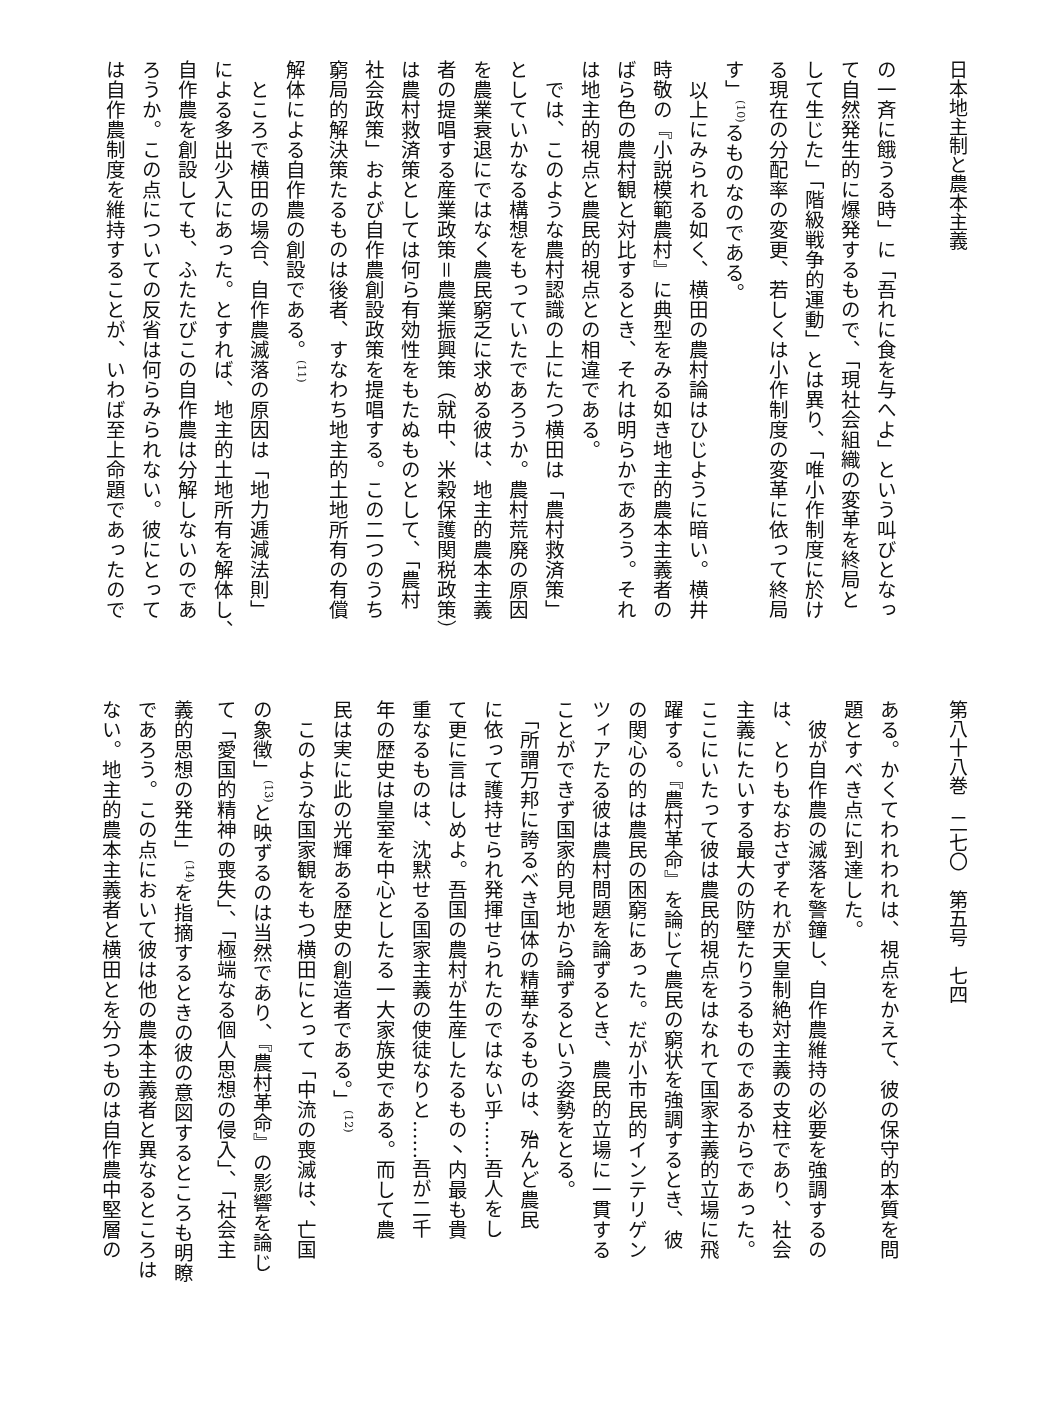日本地主制と農本主義
の一斉に餓うる時」に「吾れに食を与へよ」という叫びとなっ
て自然発生的に爆発するもので、「現社会組織の変革を終局と
して生じた」「階級戦争的運動」とは異り、「唯小作制度に於け
る現在の分配率の変更、若しくは小作制度の変革に依って終局
す」<sup>(10)</sup>るものなのである。
　以上にみられる如く、横田の農村論はひじように暗い。横井
時敬の『小説模範農村』に典型をみる如き地主的農本主義者の
ばら色の農村観と対比するとき、それは明らかであろう。それ
は地主的視点と農民的視点との相違である。
　では、このような農村認識の上にたつ横田は「農村救済策」
としていかなる構想をもっていたであろうか。農村荒廃の原因
を農業衰退にではなく農民窮乏に求める彼は、地主的農本主義
者の提唱する産業政策＝農業振興策（就中、米穀保護関税政策）
は農村救済策としては何ら有効性をもたぬものとして、「農村
社会政策」および自作農創設政策を提唱する。この二つのうち
窮局的解決策たるものは後者、すなわち地主的土地所有の有償
解体による自作農の創設である。<sup>(11)</sup>
　ところで横田の場合、自作農滅落の原因は「地力逓減法則」
による多出少入にあった。とすれば、地主的土地所有を解体し、
自作農を創設しても、ふたたびこの自作農は分解しないのであ
ろうか。この点についての反省は何らみられない。彼にとって
は自作農制度を維持することが、いわば至上命題であったので
第八十八巻　二七〇　第五号　七四
ある。かくてわれわれは、視点をかえて、彼の保守的本質を問
題とすべき点に到達した。
　彼が自作農の滅落を警鐘し、自作農維持の必要を強調するの
は、とりもなおさずそれが天皇制絶対主義の支柱であり、社会
主義にたいする最大の防壁たりうるものであるからであった。
ここにいたって彼は農民的視点をはなれて国家主義的立場に飛
躍する。『農村革命』を論じて農民の窮状を強調するとき、彼
の関心の的は農民の困窮にあった。だが小市民的インテリゲン
ツィアたる彼は農村問題を論ずるとき、農民的立場に一貫する
ことができず国家的見地から論ずるという姿勢をとる。
　「所謂万邦に誇るべき国体の精華なるものは、殆んど農民
に依って護持せられ発揮せられたのではない乎……吾人をし
て更に言はしめよ。吾国の農村が生産したるもの丶内最も貴
重なるものは、沈黙せる国家主義の使徒なりと……吾が二千
年の歴史は皇室を中心としたる一大家族史である。而して農
民は実に此の光輝ある歴史の創造者である。」<sup>(12)</sup>
　このような国家観をもつ横田にとって「中流の喪滅は、亡国
の象徴」<sup>(13)</sup>と映ずるのは当然であり、『農村革命』の影響を論じ
て「愛国的精神の喪失」、「極端なる個人思想の侵入」、「社会主
義的思想の発生」<sup>(14)</sup>を指摘するときの彼の意図するところも明瞭
であろう。この点において彼は他の農本主義者と異なるところは
ない。地主的農本主義者と横田とを分つものは自作農中堅層の